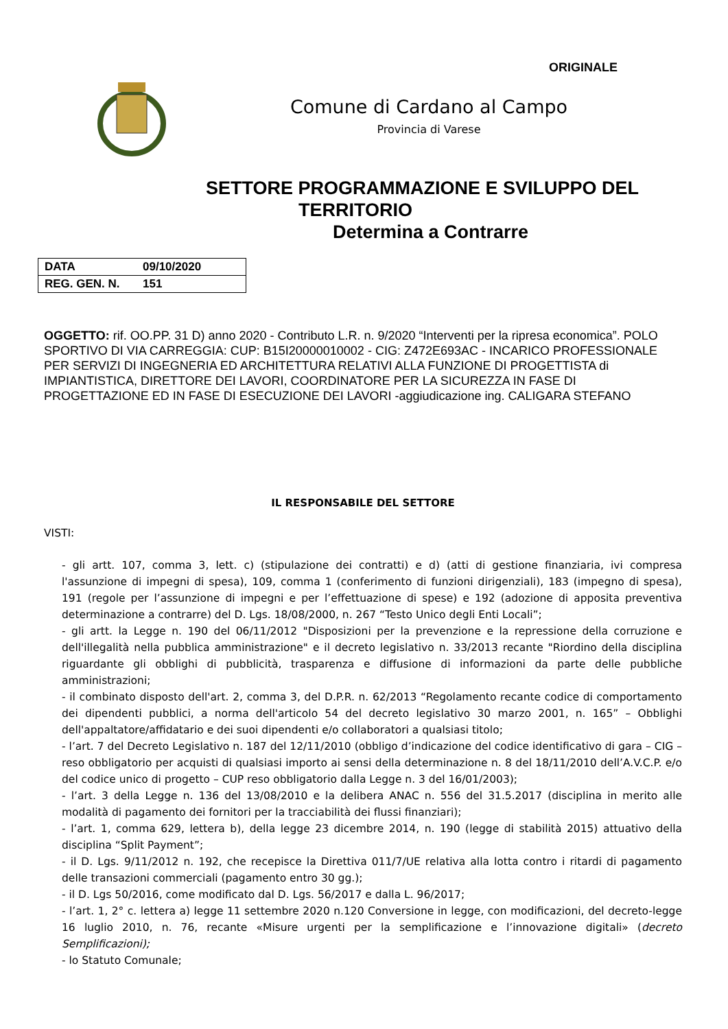ORIGINALE
Comune di Cardano al Campo
Provincia di Varese
SETTORE PROGRAMMAZIONE E SVILUPPO DEL
TERRITORIO
Determina a Contrarre
| DATA | 09/10/2020 |
| REG. GEN. N. | 151 |
OGGETTO: rif. OO.PP. 31 D) anno 2020 - Contributo L.R. n. 9/2020 “Interventi per la ripresa economica”. POLO SPORTIVO DI VIA CARREGGIA: CUP: B15I20000010002 - CIG: Z472E693AC - INCARICO PROFESSIONALE PER SERVIZI DI INGEGNERIA ED ARCHITETTURA RELATIVI ALLA FUNZIONE DI PROGETTISTA di IMPIANTISTICA, DIRETTORE DEI LAVORI, COORDINATORE PER LA SICUREZZA IN FASE DI PROGETTAZIONE ED IN FASE DI ESECUZIONE DEI LAVORI -aggiudicazione ing. CALIGARA STEFANO
IL RESPONSABILE DEL SETTORE
VISTI:
- gli artt. 107, comma 3, lett. c) (stipulazione dei contratti) e d) (atti di gestione finanziaria, ivi compresa l'assunzione di impegni di spesa), 109, comma 1 (conferimento di funzioni dirigenziali), 183 (impegno di spesa), 191 (regole per l’assunzione di impegni e per l’effettuazione di spese) e 192 (adozione di apposita preventiva determinazione a contrarre) del D. Lgs. 18/08/2000, n. 267 “Testo Unico degli Enti Locali”;
- gli artt. la Legge n. 190 del 06/11/2012 "Disposizioni per la prevenzione e la repressione della corruzione e dell'illegalità nella pubblica amministrazione" e il decreto legislativo n. 33/2013 recante "Riordino della disciplina riguardante gli obblighi di pubblicità, trasparenza e diffusione di informazioni da parte delle pubbliche amministrazioni;
- il combinato disposto dell'art. 2, comma 3, del D.P.R. n. 62/2013 “Regolamento recante codice di comportamento dei dipendenti pubblici, a norma dell'articolo 54 del decreto legislativo 30 marzo 2001, n. 165” – Obblighi dell'appaltatore/affidatario e dei suoi dipendenti e/o collaboratori a qualsiasi titolo;
- l’art. 7 del Decreto Legislativo n. 187 del 12/11/2010 (obbligo d’indicazione del codice identificativo di gara – CIG – reso obbligatorio per acquisti di qualsiasi importo ai sensi della determinazione n. 8 del 18/11/2010 dell’A.V.C.P. e/o del codice unico di progetto – CUP reso obbligatorio dalla Legge n. 3 del 16/01/2003);
- l’art. 3 della Legge n. 136 del 13/08/2010 e la delibera ANAC n. 556 del 31.5.2017 (disciplina in merito alle modalità di pagamento dei fornitori per la tracciabilità dei flussi finanziari);
- l’art. 1, comma 629, lettera b), della legge 23 dicembre 2014, n. 190 (legge di stabilità 2015) attuativo della disciplina “Split Payment”;
- il D. Lgs. 9/11/2012 n. 192, che recepisce la Direttiva 011/7/UE relativa alla lotta contro i ritardi di pagamento delle transazioni commerciali (pagamento entro 30 gg.);
- il D. Lgs 50/2016, come modificato dal D. Lgs. 56/2017 e dalla L. 96/2017;
- l’art. 1, 2° c. lettera a) legge 11 settembre 2020 n.120 Conversione in legge, con modificazioni, del decreto-legge 16 luglio 2010, n. 76, recante «Misure urgenti per la semplificazione e l’innovazione digitali» (decreto Semplificazioni);
- lo Statuto Comunale;